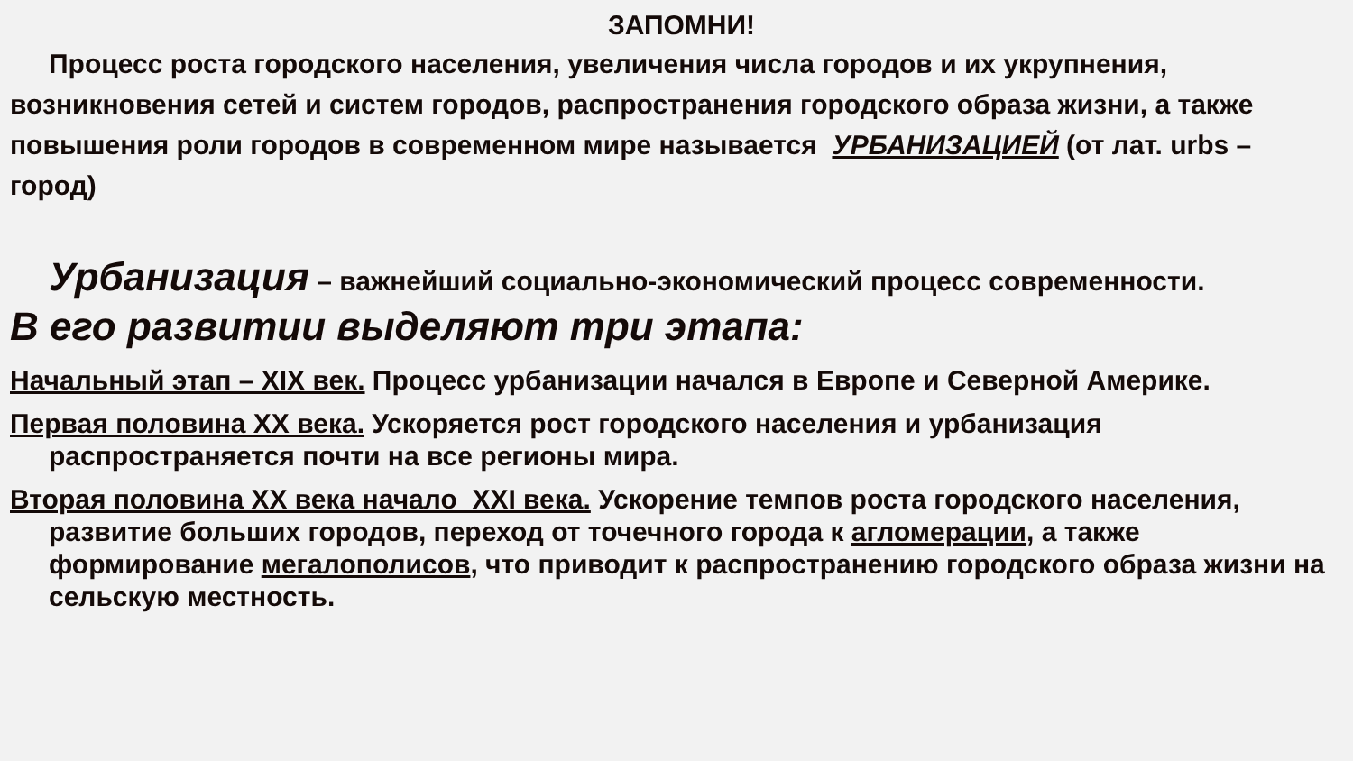ЗАПОМНИ!
Процесс роста городского населения, увеличения числа городов и их укрупнения, возникновения сетей и систем городов, распространения городского образа жизни, а также повышения роли городов в современном мире называется УРБАНИЗАЦИЕЙ (от лат. urbs – город)
Урбанизация – важнейший социально-экономический процесс современности.
В его развитии выделяют три этапа:
Начальный этап – XIX век. Процесс урбанизации начался в Европе и Северной Америке.
Первая половина XX века. Ускоряется рост городского населения и урбанизация распространяется почти на все регионы мира.
Вторая половина XX века начало XXI века. Ускорение темпов роста городского населения, развитие больших городов, переход от точечного города к агломерации, а также формирование мегалополисов, что приводит к распространению городского образа жизни на сельскую местность.